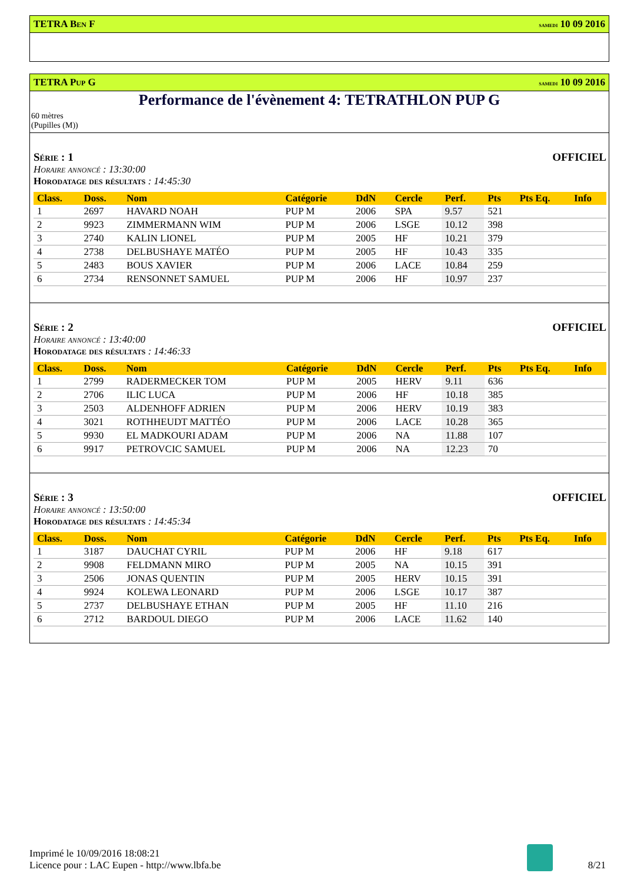TETRA Ben F samedi 10 09 2016
TETRA Pup G samedi 10 09 2016
Performance de l'évènement 4: TETRATHLON PUP G
60 mètres
(Pupilles (M))
Série : 1 OFFICIEL
Horaire annoncé : 13:30:00
Horodatage des résultats : 14:45:30
| Class. | Doss. | Nom | Catégorie | DdN | Cercle | Perf. | Pts | Pts Eq. | Info |
| --- | --- | --- | --- | --- | --- | --- | --- | --- | --- |
| 1 | 2697 | HAVARD NOAH | PUP M | 2006 | SPA | 9.57 | 521 | | |
| 2 | 9923 | ZIMMERMANN WIM | PUP M | 2006 | LSGE | 10.12 | 398 | | |
| 3 | 2740 | KALIN LIONEL | PUP M | 2005 | HF | 10.21 | 379 | | |
| 4 | 2738 | DELBUSHAYE MATÉO | PUP M | 2005 | HF | 10.43 | 335 | | |
| 5 | 2483 | BOUS XAVIER | PUP M | 2006 | LACE | 10.84 | 259 | | |
| 6 | 2734 | RENSONNET SAMUEL | PUP M | 2006 | HF | 10.97 | 237 | | |
Série : 2 OFFICIEL
Horaire annoncé : 13:40:00
Horodatage des résultats : 14:46:33
| Class. | Doss. | Nom | Catégorie | DdN | Cercle | Perf. | Pts | Pts Eq. | Info |
| --- | --- | --- | --- | --- | --- | --- | --- | --- | --- |
| 1 | 2799 | RADERMECKER TOM | PUP M | 2005 | HERV | 9.11 | 636 | | |
| 2 | 2706 | ILIC LUCA | PUP M | 2006 | HF | 10.18 | 385 | | |
| 3 | 2503 | ALDENHOFF ADRIEN | PUP M | 2006 | HERV | 10.19 | 383 | | |
| 4 | 3021 | ROTHHEUDT MATTÉO | PUP M | 2006 | LACE | 10.28 | 365 | | |
| 5 | 9930 | EL MADKOURI ADAM | PUP M | 2006 | NA | 11.88 | 107 | | |
| 6 | 9917 | PETROVCIC SAMUEL | PUP M | 2006 | NA | 12.23 | 70 | | |
Série : 3 OFFICIEL
Horaire annoncé : 13:50:00
Horodatage des résultats : 14:45:34
| Class. | Doss. | Nom | Catégorie | DdN | Cercle | Perf. | Pts | Pts Eq. | Info |
| --- | --- | --- | --- | --- | --- | --- | --- | --- | --- |
| 1 | 3187 | DAUCHAT CYRIL | PUP M | 2006 | HF | 9.18 | 617 | | |
| 2 | 9908 | FELDMANN MIRO | PUP M | 2005 | NA | 10.15 | 391 | | |
| 3 | 2506 | JONAS QUENTIN | PUP M | 2005 | HERV | 10.15 | 391 | | |
| 4 | 9924 | KOLEWA LEONARD | PUP M | 2006 | LSGE | 10.17 | 387 | | |
| 5 | 2737 | DELBUSHAYE ETHAN | PUP M | 2005 | HF | 11.10 | 216 | | |
| 6 | 2712 | BARDOUL DIEGO | PUP M | 2006 | LACE | 11.62 | 140 | | |
Imprimé le 10/09/2016 18:08:21
Licence pour : LAC Eupen - http://www.lbfa.be
8/21